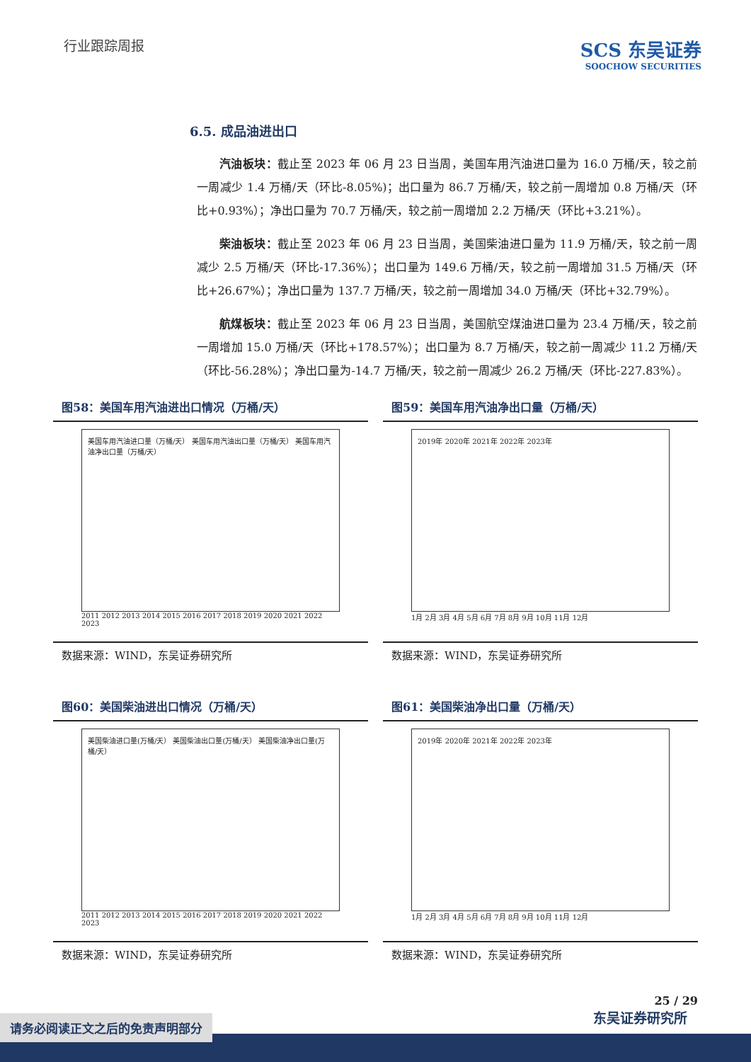行业跟踪周报
SCS 东吴证券
SOOCHOW SECURITIES
6.5. 成品油进出口
汽油板块：截止至 2023 年 06 月 23 日当周，美国车用汽油进口量为 16.0 万桶/天，较之前一周减少 1.4 万桶/天（环比-8.05%)；出口量为 86.7 万桶/天，较之前一周增加 0.8 万桶/天（环比+0.93%）；净出口量为 70.7 万桶/天，较之前一周增加 2.2 万桶/天（环比+3.21%）。
柴油板块：截止至 2023 年 06 月 23 日当周，美国柴油进口量为 11.9 万桶/天，较之前一周减少 2.5 万桶/天（环比-17.36%）；出口量为 149.6 万桶/天，较之前一周增加 31.5 万桶/天（环比+26.67%）；净出口量为 137.7 万桶/天，较之前一周增加 34.0 万桶/天（环比+32.79%）。
航煤板块：截止至 2023 年 06 月 23 日当周，美国航空煤油进口量为 23.4 万桶/天，较之前一周增加 15.0 万桶/天（环比+178.57%）；出口量为 8.7 万桶/天，较之前一周减少 11.2 万桶/天（环比-56.28%）；净出口量为-14.7 万桶/天，较之前一周减少 26.2 万桶/天（环比-227.83%）。
图58：美国车用汽油进出口情况（万桶/天）
美国车用汽油进口量（万桶/天） 美国车用汽油出口量（万桶/天） 美国车用汽油净出口量（万桶/天）
2011 2012 2013 2014 2015 2016 2017 2018 2019 2020 2021 2022 2023
数据来源：WIND，东吴证券研究所
图59：美国车用汽油净出口量（万桶/天）
2019年 2020年 2021年 2022年 2023年
1月 2月 3月 4月 5月 6月 7月 8月 9月 10月 11月 12月
数据来源：WIND，东吴证券研究所
图60：美国柴油进出口情况（万桶/天）
美国柴油进口量(万桶/天） 美国柴油出口量(万桶/天） 美国柴油净出口量(万桶/天）
2011 2012 2013 2014 2015 2016 2017 2018 2019 2020 2021 2022 2023
数据来源：WIND，东吴证券研究所
图61：美国柴油净出口量（万桶/天）
2019年 2020年 2021年 2022年 2023年
1月 2月 3月 4月 5月 6月 7月 8月 9月 10月 11月 12月
数据来源：WIND，东吴证券研究所
25 / 29
东吴证券研究所
请务必阅读正文之后的免责声明部分